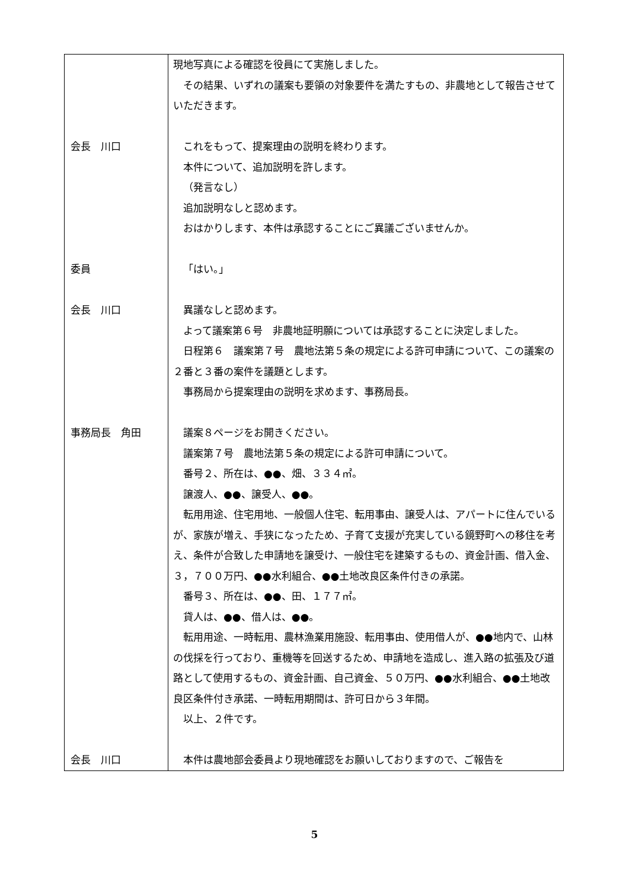| | 現地写真による確認を役員にて実施しました。 その結果、いずれの議案も要領の対象要件を満たすもの、非農地として報告させていただきます。 |
| 会長 川口 | これをもって、提案理由の説明を終わります。 本件について、追加説明を許します。 （発言なし） 追加説明なしと認めます。 おはかりします、本件は承認することにご異議ございませんか。 |
| 委員 | 「はい。」 |
| 会長 川口 | 異議なしと認めます。 よって議案第６号 非農地証明願については承認することに決定しました。 日程第６ 議案第７号 農地法第５条の規定による許可申請について、この議案の２番と３番の案件を議題とします。 事務局から提案理由の説明を求めます、事務局長。 |
| 事務局長 角田 | 議案８ページをお開きください。 議案第７号 農地法第５条の規定による許可申請について。 番号２、所在は、●●、畑、３３４㎡。 譲渡人、●●、譲受人、●●。 転用用途、住宅用地、一般個人住宅、転用事由、譲受人は、アパートに住んでいるが、家族が増え、手狭になったため、子育て支援が充実している鏡野町への移住を考え、条件が合致した申請地を譲受け、一般住宅を建築するもの、資金計画、借入金、３，７００万円、●●水利組合、●●土地改良区条件付きの承諾。 番号３、所在は、●●、田、１７７㎡。 貸人は、●●、借人は、●●。 転用用途、一時転用、農林漁業用施設、転用事由、使用借人が、●●地内で、山林の伐採を行っており、重機等を回送するため、申請地を造成し、進入路の拡張及び道路として使用するもの、資金計画、自己資金、５０万円、●●水利組合、●●土地改良区条件付き承諾、一時転用期間は、許可日から３年間。 以上、２件です。 |
| 会長 川口 | 本件は農地部会委員より現地確認をお願いしておりますので、ご報告を |
5